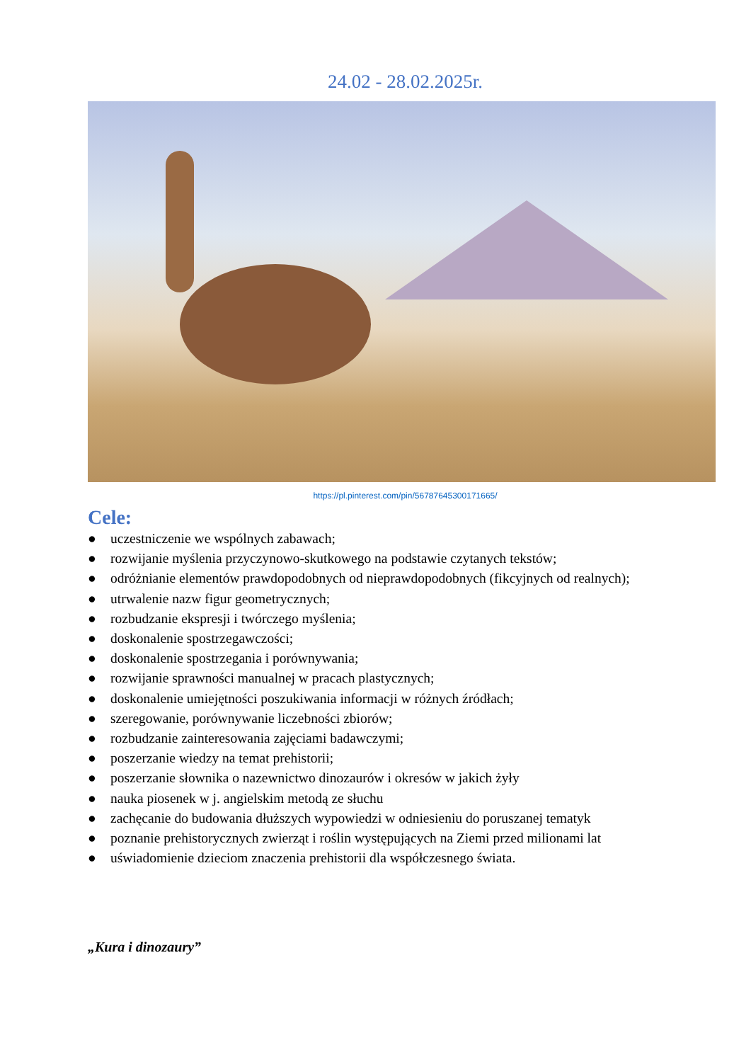24.02 - 28.02.2025r.
https://pl.pinterest.com/pin/56787645300171665/
Cele:
● uczestniczenie we wspólnych zabawach;
● rozwijanie myślenia przyczynowo-skutkowego na podstawie czytanych tekstów;
● odróżnianie elementów prawdopodobnych od nieprawdopodobnych (fikcyjnych od realnych);
● utrwalenie nazw figur geometrycznych;
● rozbudzanie ekspresji i twórczego myślenia;
● doskonalenie spostrzegawczości;
● doskonalenie spostrzegania i porównywania;
● rozwijanie sprawności manualnej w pracach plastycznych;
● doskonalenie umiejętności poszukiwania informacji w różnych źródłach;
● szeregowanie, porównywanie liczebności zbiorów;
● rozbudzanie zainteresowania zajęciami badawczymi;
● poszerzanie wiedzy na temat prehistorii;
● poszerzanie słownika o nazewnictwo dinozaurów i okresów w jakich żyły
● nauka piosenek w j. angielskim metodą ze słuchu
● zachęcanie do budowania dłuższych wypowiedzi w odniesieniu do poruszanej tematyk
● poznanie prehistorycznych zwierząt i roślin występujących na Ziemi przed milionami lat
● uświadomienie dzieciom znaczenia prehistorii dla współczesnego świata.
„Kura i dinozaury”